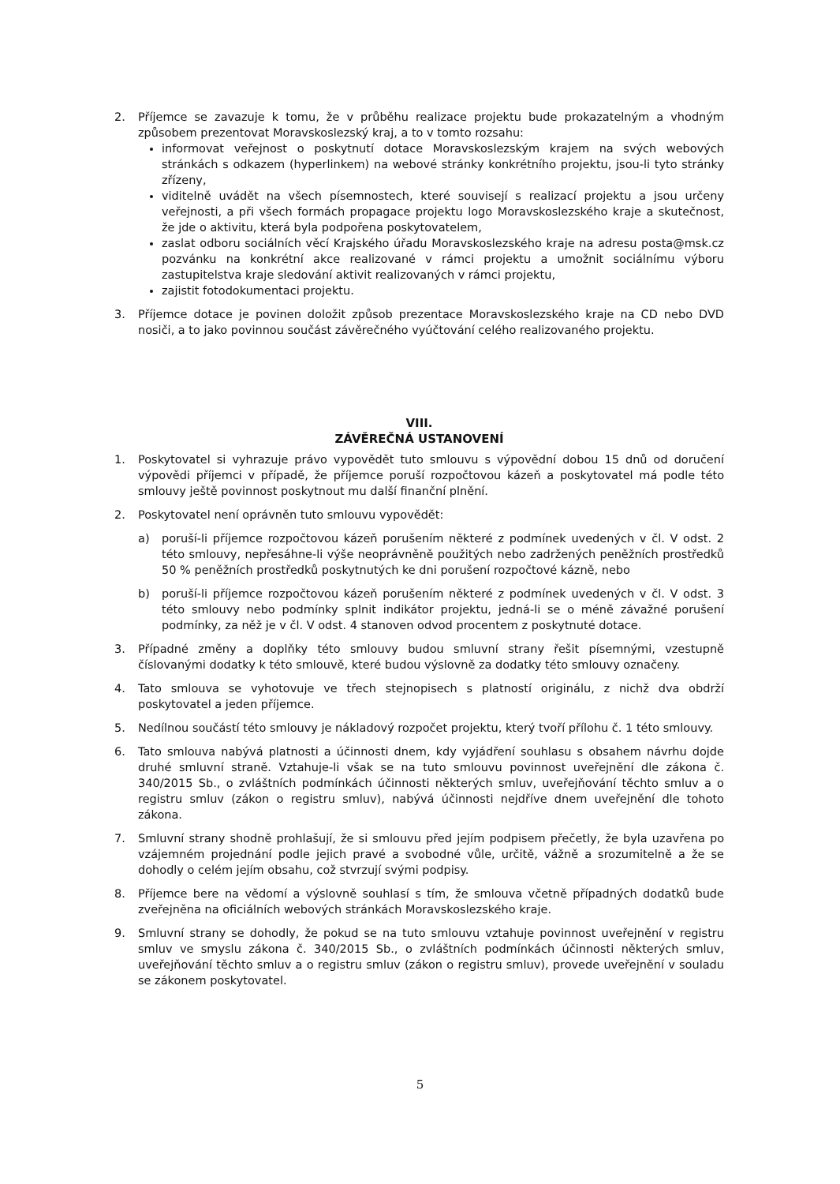2. Příjemce se zavazuje k tomu, že v průběhu realizace projektu bude prokazatelným a vhodným způsobem prezentovat Moravskoslezský kraj, a to v tomto rozsahu:
informovat veřejnost o poskytnutí dotace Moravskoslezským krajem na svých webových stránkách s odkazem (hyperlinkem) na webové stránky konkrétního projektu, jsou-li tyto stránky zřízeny,
viditelně uvádět na všech písemnostech, které souvisejí s realizací projektu a jsou určeny veřejnosti, a při všech formách propagace projektu logo Moravskoslezského kraje a skutečnost, že jde o aktivitu, která byla podpořena poskytovatelem,
zaslat odboru sociálních věcí Krajského úřadu Moravskoslezského kraje na adresu posta@msk.cz pozvánku na konkrétní akce realizované v rámci projektu a umožnit sociálnímu výboru zastupitelstva kraje sledování aktivit realizovaných v rámci projektu,
zajistit fotodokumentaci projektu.
3. Příjemce dotace je povinen doložit způsob prezentace Moravskoslezského kraje na CD nebo DVD nosiči, a to jako povinnou součást závěrečného vyúčtování celého realizovaného projektu.
VIII.
ZÁVĚREČNÁ USTANOVENÍ
1. Poskytovatel si vyhrazuje právo vypovědět tuto smlouvu s výpovědní dobou 15 dnů od doručení výpovědi příjemci v případě, že příjemce poruší rozpočtovou kázeň a poskytovatel má podle této smlouvy ještě povinnost poskytnout mu další finanční plnění.
2. Poskytovatel není oprávněn tuto smlouvu vypovědět:
a) poruší-li příjemce rozpočtovou kázeň porušením některé z podmínek uvedených v čl. V odst. 2 této smlouvy, nepřesáhne-li výše neoprávněně použitých nebo zadržených peněžních prostředků 50 % peněžních prostředků poskytnutých ke dni porušení rozpočtové kázně, nebo
b) poruší-li příjemce rozpočtovou kázeň porušením některé z podmínek uvedených v čl. V odst. 3 této smlouvy nebo podmínky splnit indikátor projektu, jedná-li se o méně závažné porušení podmínky, za něž je v čl. V odst. 4 stanoven odvod procentem z poskytnuté dotace.
3. Případné změny a doplňky této smlouvy budou smluvní strany řešit písemnými, vzestupně číslovanými dodatky k této smlouvě, které budou výslovně za dodatky této smlouvy označeny.
4. Tato smlouva se vyhotovuje ve třech stejnopisech s platností originálu, z nichž dva obdrží poskytovatel a jeden příjemce.
5. Nedílnou součástí této smlouvy je nákladový rozpočet projektu, který tvoří přílohu č. 1 této smlouvy.
6. Tato smlouva nabývá platnosti a účinnosti dnem, kdy vyjádření souhlasu s obsahem návrhu dojde druhé smluvní straně. Vztahuje-li však se na tuto smlouvu povinnost uveřejnění dle zákona č. 340/2015 Sb., o zvláštních podmínkách účinnosti některých smluv, uveřejňování těchto smluv a o registru smluv (zákon o registru smluv), nabývá účinnosti nejdříve dnem uveřejnění dle tohoto zákona.
7. Smluvní strany shodně prohlašují, že si smlouvu před jejím podpisem přečetly, že byla uzavřena po vzájemném projednání podle jejich pravé a svobodné vůle, určitě, vážně a srozumitelně a že se dohodly o celém jejím obsahu, což stvrzují svými podpisy.
8. Příjemce bere na vědomí a výslovně souhlasí s tím, že smlouva včetně případných dodatků bude zveřejněna na oficiálních webových stránkách Moravskoslezského kraje.
9. Smluvní strany se dohodly, že pokud se na tuto smlouvu vztahuje povinnost uveřejnění v registru smluv ve smyslu zákona č. 340/2015 Sb., o zvláštních podmínkách účinnosti některých smluv, uveřejňování těchto smluv a o registru smluv (zákon o registru smluv), provede uveřejnění v souladu se zákonem poskytovatel.
5